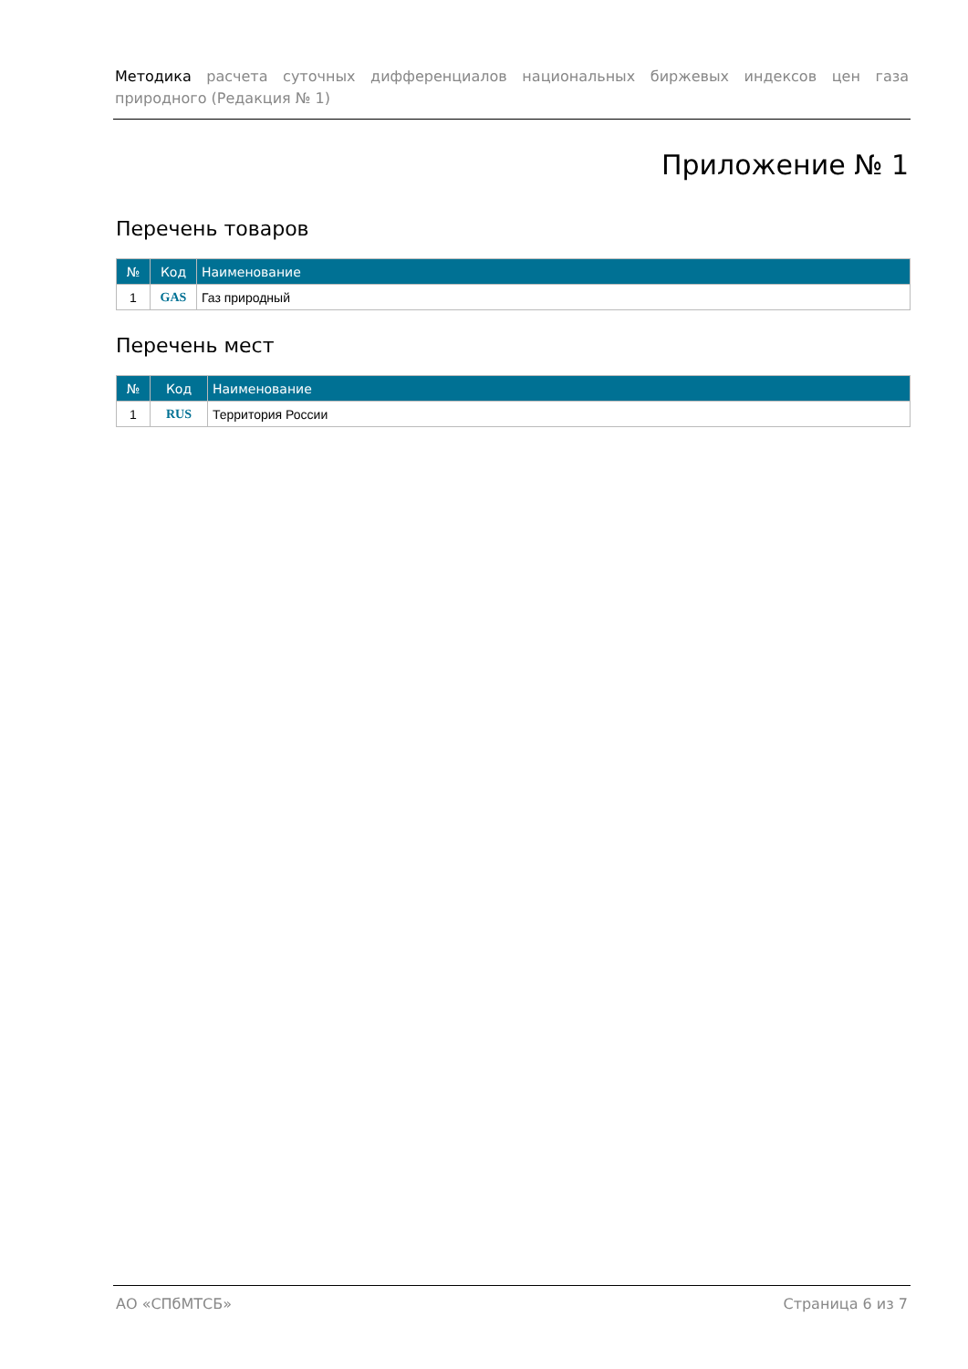Методика расчета суточных дифференциалов национальных биржевых индексов цен газа природного (Редакция № 1)
Приложение № 1
Перечень товаров
| № | Код | Наименование |
| --- | --- | --- |
| 1 | GAS | Газ природный |
Перечень мест
| № | Код | Наименование |
| --- | --- | --- |
| 1 | RUS | Территория России |
АО «СПбМТСБ» Страница 6 из 7